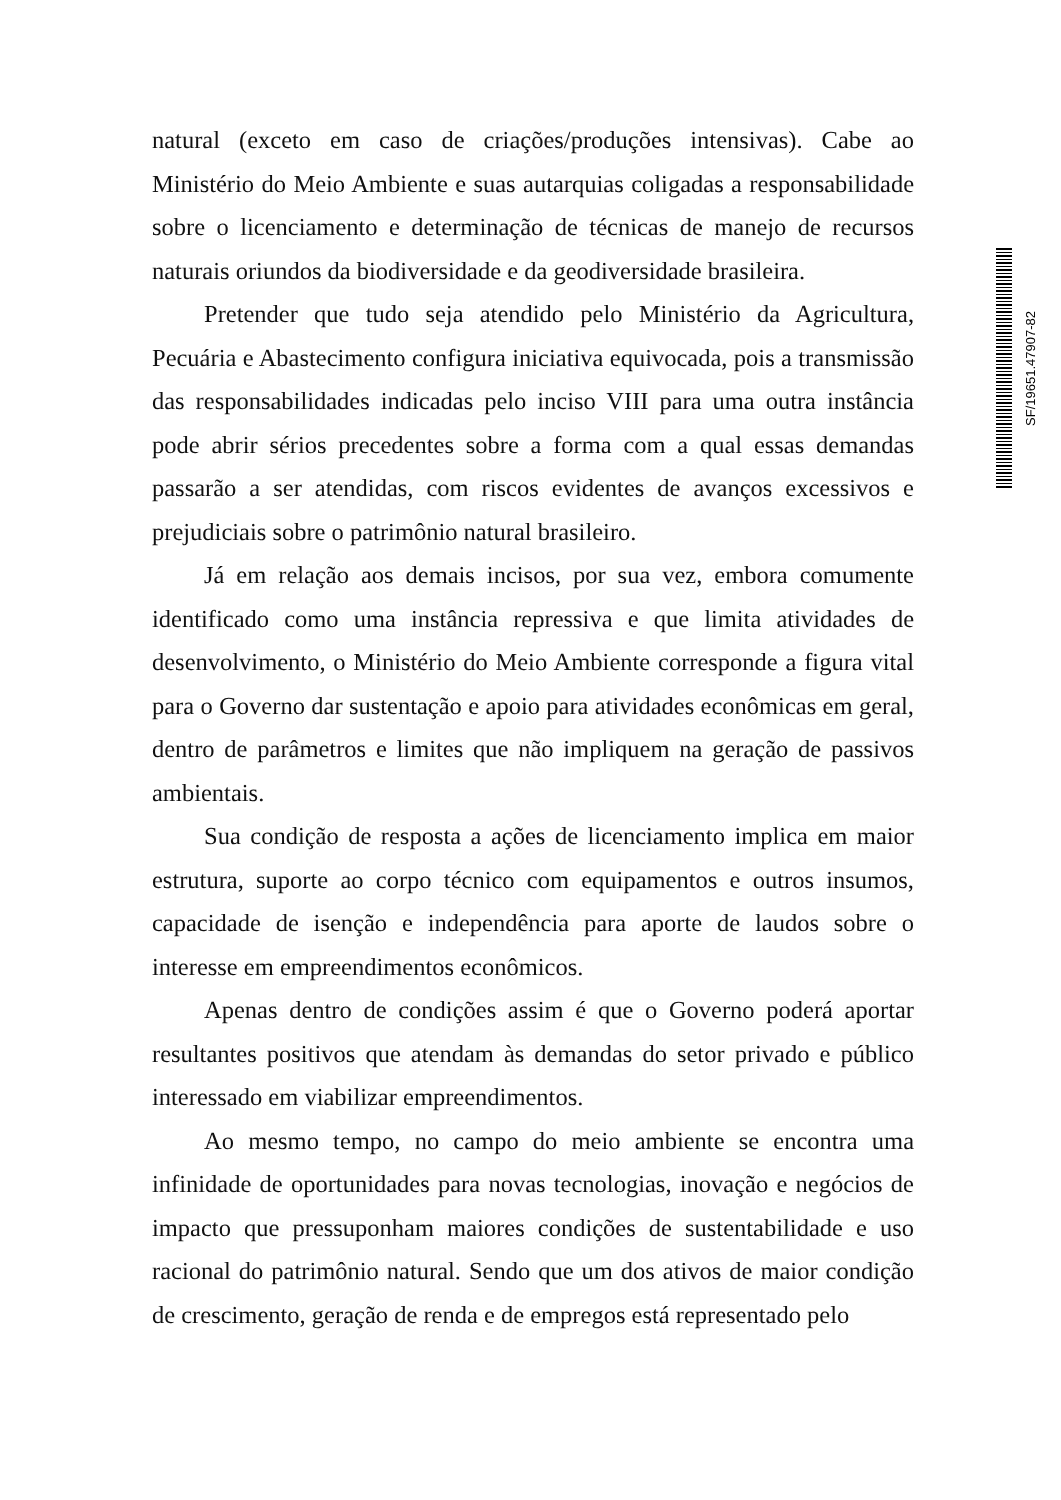natural (exceto em caso de criações/produções intensivas). Cabe ao Ministério do Meio Ambiente e suas autarquias coligadas a responsabilidade sobre o licenciamento e determinação de técnicas de manejo de recursos naturais oriundos da biodiversidade e da geodiversidade brasileira.
Pretender que tudo seja atendido pelo Ministério da Agricultura, Pecuária e Abastecimento configura iniciativa equivocada, pois a transmissão das responsabilidades indicadas pelo inciso VIII para uma outra instância pode abrir sérios precedentes sobre a forma com a qual essas demandas passarão a ser atendidas, com riscos evidentes de avanços excessivos e prejudiciais sobre o patrimônio natural brasileiro.
Já em relação aos demais incisos, por sua vez, embora comumente identificado como uma instância repressiva e que limita atividades de desenvolvimento, o Ministério do Meio Ambiente corresponde a figura vital para o Governo dar sustentação e apoio para atividades econômicas em geral, dentro de parâmetros e limites que não impliquem na geração de passivos ambientais.
Sua condição de resposta a ações de licenciamento implica em maior estrutura, suporte ao corpo técnico com equipamentos e outros insumos, capacidade de isenção e independência para aporte de laudos sobre o interesse em empreendimentos econômicos.
Apenas dentro de condições assim é que o Governo poderá aportar resultantes positivos que atendam às demandas do setor privado e público interessado em viabilizar empreendimentos.
Ao mesmo tempo, no campo do meio ambiente se encontra uma infinidade de oportunidades para novas tecnologias, inovação e negócios de impacto que pressuponham maiores condições de sustentabilidade e uso racional do patrimônio natural. Sendo que um dos ativos de maior condição de crescimento, geração de renda e de empregos está representado pelo
SF/19651.47907-82